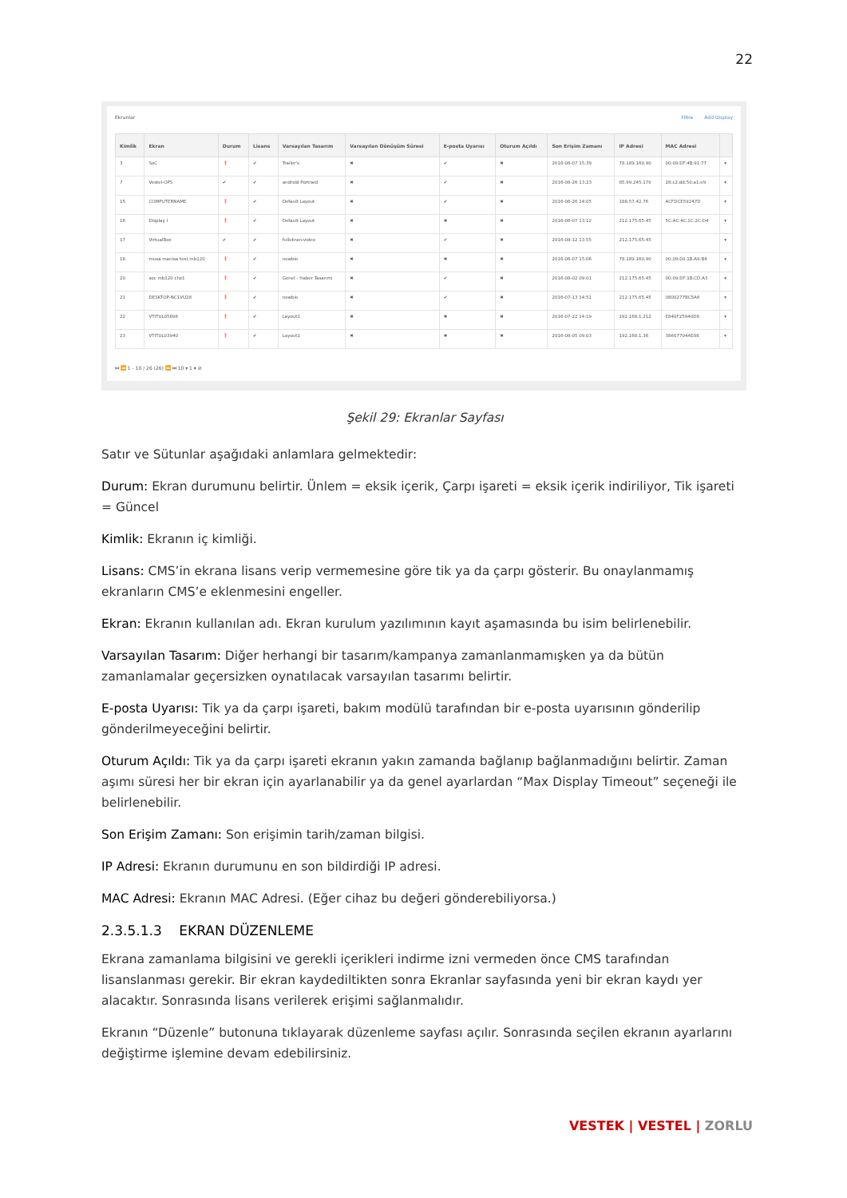22
Ekranlar Filtre Add Display
| Kimlik | Ekran | Durum | Lisans | Varsayılan Tasarım | Varsayılan Dönüşüm Süresi | E-posta Uyarısı | Oturum Açıldı | Son Erişim Zamanı | IP Adresi | MAC Adresi | |
| --- | --- | --- | --- | --- | --- | --- | --- | --- | --- | --- | --- |
| 3 | SoC | ❗ | ✔ | Trailer's | ✖ | ✔ | ✖ | 2016-06-07 15:39 | 78.189.160.90 | 00:09:DF:4B:91:77 | ▾ |
| 7 | Vestel-OPS | ✔ | ✔ | android Portraid | ✖ | ✔ | ✖ | 2016-08-26 13:23 | 85.99.245.170 | 28:c2:dd:50:a1:e9 | ▾ |
| 15 | COMPUTERNAME | ❗ | ✔ | Default Layout | ✖ | ✔ | ✖ | 2016-06-26 14:05 | 188.57.42.76 | ACFDCE59247D | ▾ |
| 16 | Display I | ❗ | ✔ | Default Layout | ✖ | ✖ | ✖ | 2016-06-07 13:12 | 212.175.65.45 | 5C:AC:4C:1C:2C:D4 | ▾ |
| 17 | VirtualBox | ✔ | ✔ | fullekran-video | ✖ | ✔ | ✖ | 2016-08-12 13:55 | 212.175.65.45 | | ▾ |
| 18 | musa manisa test mb120 | ❗ | ✔ | newbie | ✖ | ✖ | ✖ | 2016-06-07 15:06 | 78.189.160.90 | 00:09:00:1B:A9:B4 | ▾ |
| 20 | soc mb120 chz1 | ❗ | ✔ | Genel - Haber Tasarımı | ✖ | ✔ | ✖ | 2016-08-02 09:01 | 212.175.65.45 | 00:09:DF:1B:CD:A3 | ▾ |
| 21 | DESKTOP-NC1VU28 | ❗ | ✔ | newbie | ✖ | ✔ | ✖ | 2016-07-13 14:51 | 212.175.65.45 | 0800277BC5A6 | ▾ |
| 22 | VTITUL05896 | ❗ | ✔ | Layout1 | ✖ | ✖ | ✖ | 2016-07-22 14:19 | 192.168.1.212 | E840F25940D8 | ▾ |
| 23 | VTITUL03940 | ❗ | ✔ | Layout1 | ✖ | ✖ | ✖ | 2016-08-05 09:03 | 192.168.1.36 | 38607704AE88 | ▾ |
⏮ ⏪ 1 - 10 / 26 (26) ⏩ ⏭ 10 ▾ 1 ▾ ⊘
Şekil 29: Ekranlar Sayfası
Satır ve Sütunlar aşağıdaki anlamlara gelmektedir:
Durum: Ekran durumunu belirtir. Ünlem = eksik içerik, Çarpı işareti = eksik içerik indiriliyor, Tik işareti = Güncel
Kimlik: Ekranın iç kimliği.
Lisans: CMS’in ekrana lisans verip vermemesine göre tik ya da çarpı gösterir. Bu onaylanmamış ekranların CMS’e eklenmesini engeller.
Ekran: Ekranın kullanılan adı. Ekran kurulum yazılımının kayıt aşamasında bu isim belirlenebilir.
Varsayılan Tasarım: Diğer herhangi bir tasarım/kampanya zamanlanmamışken ya da bütün zamanlamalar geçersizken oynatılacak varsayılan tasarımı belirtir.
E-posta Uyarısı: Tik ya da çarpı işareti, bakım modülü tarafından bir e-posta uyarısının gönderilip gönderilmeyeceğini belirtir.
Oturum Açıldı: Tik ya da çarpı işareti ekranın yakın zamanda bağlanıp bağlanmadığını belirtir. Zaman aşımı süresi her bir ekran için ayarlanabilir ya da genel ayarlardan “Max Display Timeout” seçeneği ile belirlenebilir.
Son Erişim Zamanı: Son erişimin tarih/zaman bilgisi.
IP Adresi: Ekranın durumunu en son bildirdiği IP adresi.
MAC Adresi: Ekranın MAC Adresi. (Eğer cihaz bu değeri gönderebiliyorsa.)
2.3.5.1.3 EKRAN DÜZENLEME
Ekrana zamanlama bilgisini ve gerekli içerikleri indirme izni vermeden önce CMS tarafından lisanslanması gerekir. Bir ekran kaydediltikten sonra Ekranlar sayfasında yeni bir ekran kaydı yer alacaktır. Sonrasında lisans verilerek erişimi sağlanmalıdır.
Ekranın “Düzenle” butonuna tıklayarak düzenleme sayfası açılır. Sonrasında seçilen ekranın ayarlarını değiştirme işlemine devam edebilirsiniz.
VESTEK | VESTEL | ZORLU